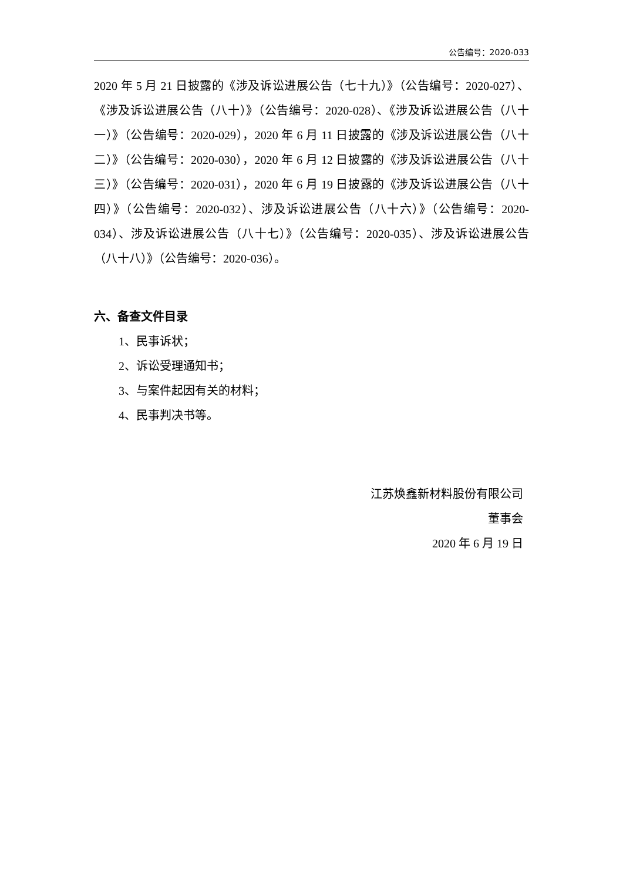公告编号：2020-033
2020 年 5 月 21 日披露的《涉及诉讼进展公告（七十九）》（公告编号：2020-027）、《涉及诉讼进展公告（八十）》（公告编号：2020-028）、《涉及诉讼进展公告（八十一）》（公告编号：2020-029），2020 年 6 月 11 日披露的《涉及诉讼进展公告（八十二）》（公告编号：2020-030），2020 年 6 月 12 日披露的《涉及诉讼进展公告（八十三）》（公告编号：2020-031），2020 年 6 月 19 日披露的《涉及诉讼进展公告（八十四）》（公告编号：2020-032）、涉及诉讼进展公告（八十六）》（公告编号：2020-034）、涉及诉讼进展公告（八十七）》（公告编号：2020-035）、涉及诉讼进展公告（八十八）》（公告编号：2020-036）。
六、备查文件目录
1、民事诉状；
2、诉讼受理通知书；
3、与案件起因有关的材料；
4、民事判决书等。
江苏焕鑫新材料股份有限公司
董事会
2020 年 6 月 19 日